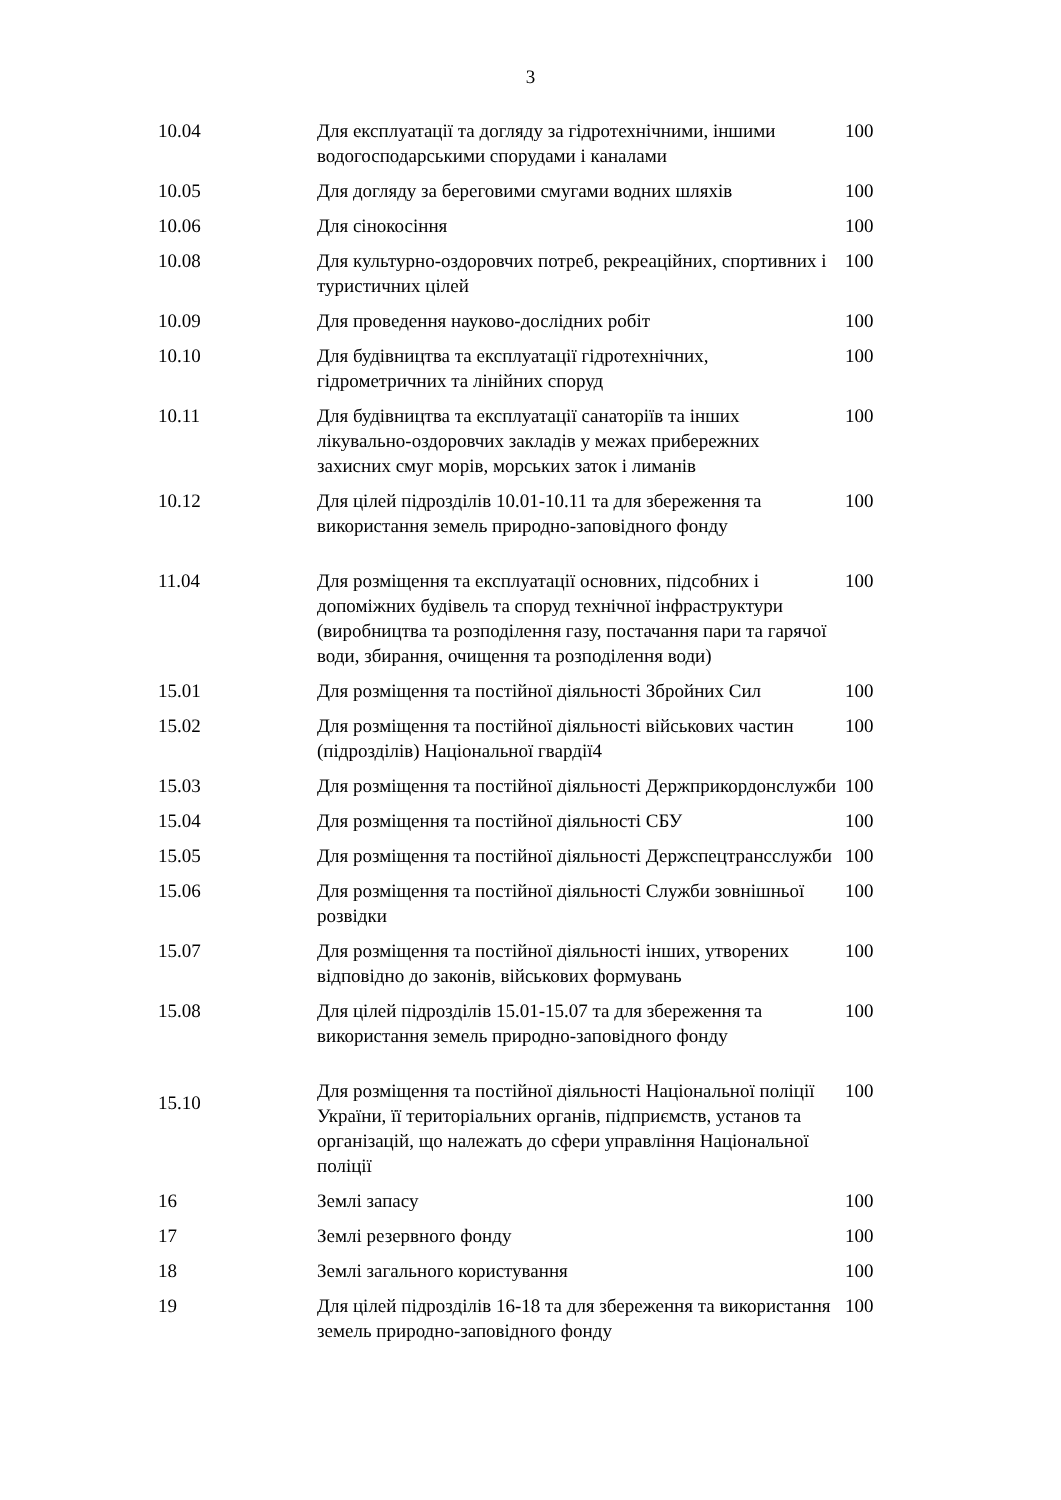3
| 10.04 | Для експлуатації та догляду за гідротехнічними, іншими водогосподарськими спорудами і каналами | 100 |
| 10.05 | Для догляду за береговими смугами водних шляхів | 100 |
| 10.06 | Для сінокосіння | 100 |
| 10.08 | Для культурно-оздоровчих потреб, рекреаційних, спортивних і туристичних цілей | 100 |
| 10.09 | Для проведення науково-дослідних робіт | 100 |
| 10.10 | Для будівництва та експлуатації гідротехнічних, гідрометричних та лінійних споруд | 100 |
| 10.11 | Для будівництва та експлуатації санаторіїв та інших лікувально-оздоровчих закладів у межах прибережних захисних смуг морів, морських заток і лиманів | 100 |
| 10.12 | Для цілей підрозділів 10.01-10.11 та для збереження та використання земель природно-заповідного фонду | 100 |
| 11.04 | Для розміщення та експлуатації основних, підсобних і допоміжних будівель та споруд технічної інфраструктури (виробництва та розподілення газу, постачання пари та гарячої води, збирання, очищення та розподілення води) | 100 |
| 15.01 | Для розміщення та постійної діяльності Збройних Сил | 100 |
| 15.02 | Для розміщення та постійної діяльності військових частин (підрозділів) Національної гвардії4 | 100 |
| 15.03 | Для розміщення та постійної діяльності Держприкордонслужби | 100 |
| 15.04 | Для розміщення та постійної діяльності СБУ | 100 |
| 15.05 | Для розміщення та постійної діяльності Держспецтрансслужби | 100 |
| 15.06 | Для розміщення та постійної діяльності Служби зовнішньої розвідки | 100 |
| 15.07 | Для розміщення та постійної діяльності інших, утворених відповідно до законів, військових формувань | 100 |
| 15.08 | Для цілей підрозділів 15.01-15.07 та для збереження та використання земель природно-заповідного фонду | 100 |
| 15.10 | Для розміщення та постійної діяльності Національної поліції України, її територіальних органів, підприємств, установ та організацій, що належать до сфери управління Національної поліції | 100 |
| 16 | Землі запасу | 100 |
| 17 | Землі резервного фонду | 100 |
| 18 | Землі загального користування | 100 |
| 19 | Для цілей підрозділів 16-18 та для збереження та використання земель природно-заповідного фонду | 100 |